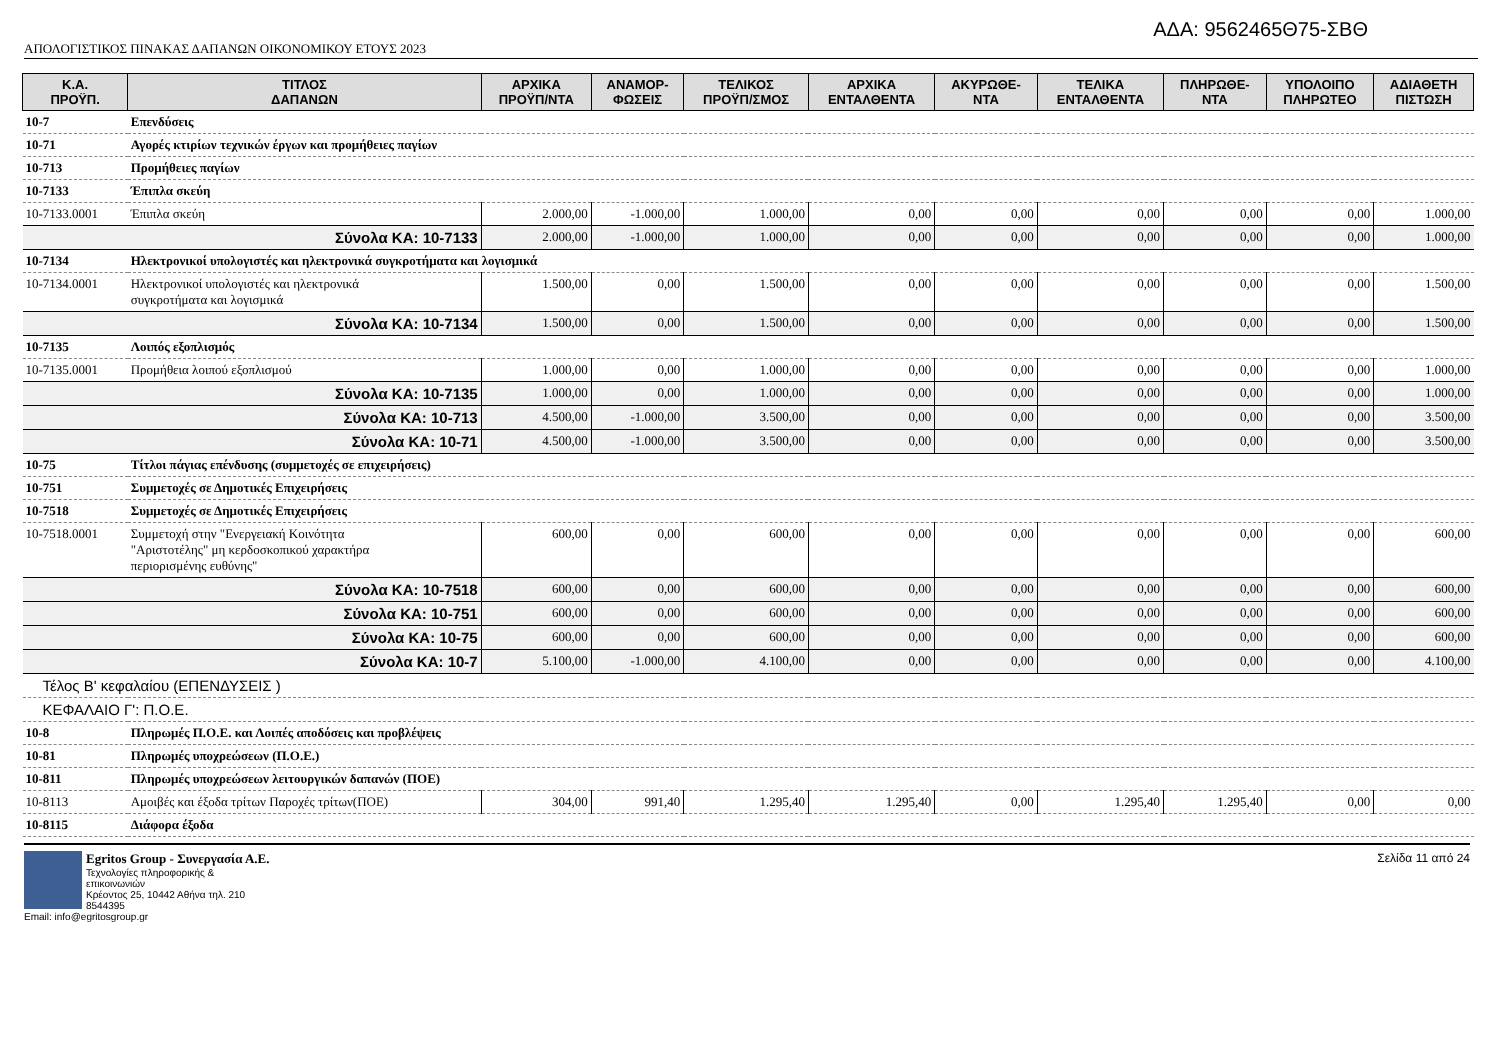ΑΔΑ: 9562465Θ75-ΣΒΘ
ΑΠΟΛΟΓΙΣΤΙΚΟΣ ΠΙΝΑΚΑΣ ΔΑΠΑΝΩΝ ΟΙΚΟΝΟΜΙΚΟΥ ΕΤΟΥΣ 2023
| Κ.Α. ΠΡΟΫΠ. | ΤΙΤΛΟΣ ΔΑΠΑΝΩΝ | ΑΡΧΙΚΑ ΠΡΟΫΠ/ΝΤΑ | ΑΝΑΜΟΡ- ΦΩΣΕΙΣ | ΤΕΛΙΚΟΣ ΠΡΟΫΠ/ΣΜΟΣ | ΑΡΧΙΚΑ ΕΝΤΑΛΘΕΝΤΑ | ΑΚΥΡΩΘΕ- ΝΤΑ | ΤΕΛΙΚΑ ΕΝΤΑΛΘΕΝΤΑ | ΠΛΗΡΩΘΕ- ΝΤΑ | ΥΠΟΛΟΙΠΟ ΠΛΗΡΩΤΕΟ | ΑΔΙΑΘΕΤΗ ΠΙΣΤΩΣΗ |
| --- | --- | --- | --- | --- | --- | --- | --- | --- | --- | --- |
| 10-7 | Επενδύσεις | | | | | | | | | |
| 10-71 | Αγορές κτιρίων τεχνικών έργων και προμήθειες παγίων | | | | | | | | | |
| 10-713 | Προμήθειες παγίων | | | | | | | | | |
| 10-7133 | Έπιπλα σκεύη | | | | | | | | | |
| 10-7133.0001 | Έπιπλα σκεύη | 2.000,00 | -1.000,00 | 1.000,00 | 0,00 | 0,00 | 0,00 | 0,00 | 0,00 | 1.000,00 |
| Σύνολα ΚΑ: 10-7133 | | 2.000,00 | -1.000,00 | 1.000,00 | 0,00 | 0,00 | 0,00 | 0,00 | 0,00 | 1.000,00 |
| 10-7134 | Ηλεκτρονικοί υπολογιστές και ηλεκτρονικά συγκροτήματα και λογισμικά | | | | | | | | | |
| 10-7134.0001 | Ηλεκτρονικοί υπολογιστές και ηλεκτρονικά συγκροτήματα και λογισμικά | 1.500,00 | 0,00 | 1.500,00 | 0,00 | 0,00 | 0,00 | 0,00 | 0,00 | 1.500,00 |
| Σύνολα ΚΑ: 10-7134 | | 1.500,00 | 0,00 | 1.500,00 | 0,00 | 0,00 | 0,00 | 0,00 | 0,00 | 1.500,00 |
| 10-7135 | Λοιπός εξοπλισμός | | | | | | | | | |
| 10-7135.0001 | Προμήθεια λοιπού εξοπλισμού | 1.000,00 | 0,00 | 1.000,00 | 0,00 | 0,00 | 0,00 | 0,00 | 0,00 | 1.000,00 |
| Σύνολα ΚΑ: 10-7135 | | 1.000,00 | 0,00 | 1.000,00 | 0,00 | 0,00 | 0,00 | 0,00 | 0,00 | 1.000,00 |
| Σύνολα ΚΑ: 10-713 | | 4.500,00 | -1.000,00 | 3.500,00 | 0,00 | 0,00 | 0,00 | 0,00 | 0,00 | 3.500,00 |
| Σύνολα ΚΑ: 10-71 | | 4.500,00 | -1.000,00 | 3.500,00 | 0,00 | 0,00 | 0,00 | 0,00 | 0,00 | 3.500,00 |
| 10-75 | Τίτλοι πάγιας επένδυσης (συμμετοχές σε επιχειρήσεις) | | | | | | | | | |
| 10-751 | Συμμετοχές σε Δημοτικές Επιχειρήσεις | | | | | | | | | |
| 10-7518 | Συμμετοχές σε Δημοτικές Επιχειρήσεις | | | | | | | | | |
| 10-7518.0001 | Συμμετοχή στην "Ενεργειακή Κοινότητα "Αριστοτέλης" μη κερδοσκοπικού χαρακτήρα περιορισμένης ευθύνης" | 600,00 | 0,00 | 600,00 | 0,00 | 0,00 | 0,00 | 0,00 | 0,00 | 600,00 |
| Σύνολα ΚΑ: 10-7518 | | 600,00 | 0,00 | 600,00 | 0,00 | 0,00 | 0,00 | 0,00 | 0,00 | 600,00 |
| Σύνολα ΚΑ: 10-751 | | 600,00 | 0,00 | 600,00 | 0,00 | 0,00 | 0,00 | 0,00 | 0,00 | 600,00 |
| Σύνολα ΚΑ: 10-75 | | 600,00 | 0,00 | 600,00 | 0,00 | 0,00 | 0,00 | 0,00 | 0,00 | 600,00 |
| Σύνολα ΚΑ: 10-7 | | 5.100,00 | -1.000,00 | 4.100,00 | 0,00 | 0,00 | 0,00 | 0,00 | 0,00 | 4.100,00 |
| Τέλος Β' κεφαλαίου (ΕΠΕΝΔΥΣΕΙΣ ) | | | | | | | | | | |
| ΚΕΦΑΛΑΙΟ Γ': Π.Ο.Ε. | | | | | | | | | | |
| 10-8 | Πληρωμές Π.Ο.Ε. και Λοιπές αποδόσεις και προβλέψεις | | | | | | | | | |
| 10-81 | Πληρωμές υποχρεώσεων (Π.Ο.Ε.) | | | | | | | | | |
| 10-811 | Πληρωμές υποχρεώσεων λειτουργικών δαπανών (ΠΟΕ) | | | | | | | | | |
| 10-8113 | Αμοιβές και έξοδα τρίτων Παροχές τρίτων(ΠΟΕ) | 304,00 | 991,40 | 1.295,40 | 1.295,40 | 0,00 | 1.295,40 | 1.295,40 | 0,00 | 0,00 |
| 10-8115 | Διάφορα έξοδα | | | | | | | | | |
Egritos Group - Συνεργασία Α.Ε.
Τεχνολογίες πληροφορικής & επικοινωνιών
Κρέοντος 25, 10442 Αθήνα τηλ. 210 8544395
Email: info@egritosgroup.gr
Σελίδα 11 από 24